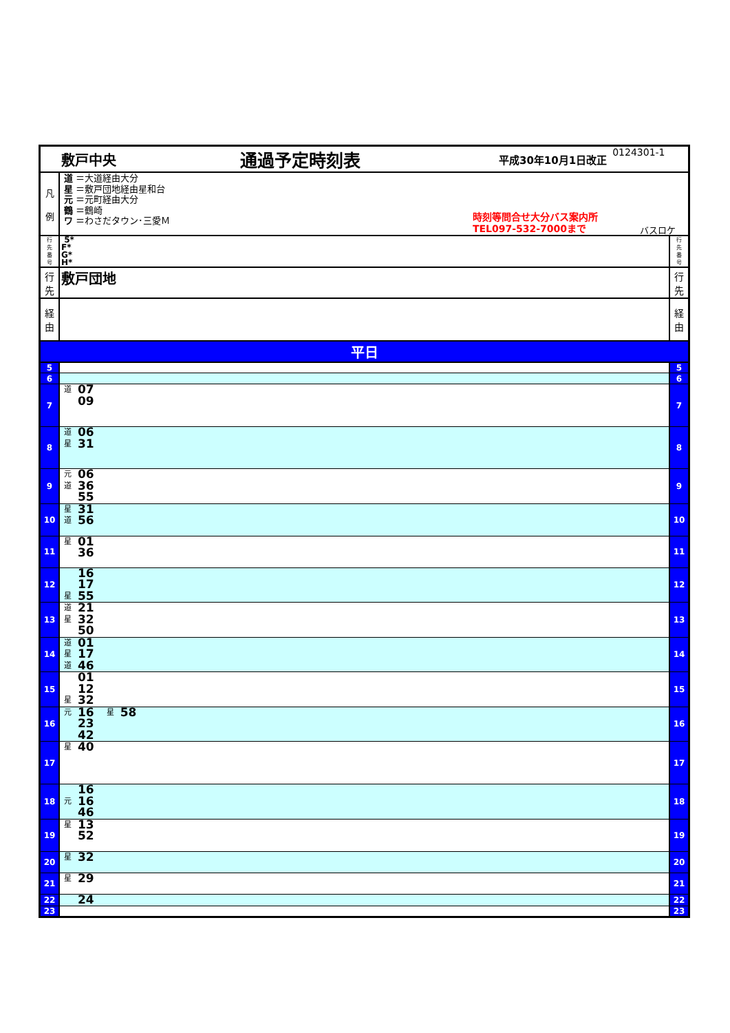| 敷戸中央 通過予定時刻表 平成30年10月1日改正 0124301-1 | | |
| 凡 例 | 道 ＝大道経由大分 星 ＝敷戸団地経由星和台 元 ＝元町経由大分 鶴 ＝鶴崎 ワ ＝わさだタウン･三愛Ｍ 時刻等問合せ大分バス案内所 TEL097-532-7000まで バスロケ | |
| 行 先 番 号 | 5* F* G* H* | 行 先 番 号 |
| 行 先 | 敷戸団地 | 行 先 |
| 経 由 | | 経 由 |
| 平日 | | |
| 5 | | 5 |
| 6 | | 6 |
| 7 | 道 07 09 | 7 |
| 8 | 道 06 星 31 | 8 |
| 9 | 元 06 道 36 55 | 9 |
| 10 | 星 31 道 56 | 10 |
| 11 | 星 01 36 | 11 |
| 12 | 16 17 星 55 | 12 |
| 13 | 道 21 星 32 50 | 13 |
| 14 | 道 01 星 17 道 46 | 14 |
| 15 | 01 12 星 32 | 15 |
| 16 | 元 16 23 42 星 58 | 16 |
| 17 | 星 40 | 17 |
| 18 | 16 元 16 46 | 18 |
| 19 | 星 13 52 | 19 |
| 20 | 星 32 | 20 |
| 21 | 星 29 | 21 |
| 22 | 24 | 22 |
| 23 | | 23 |